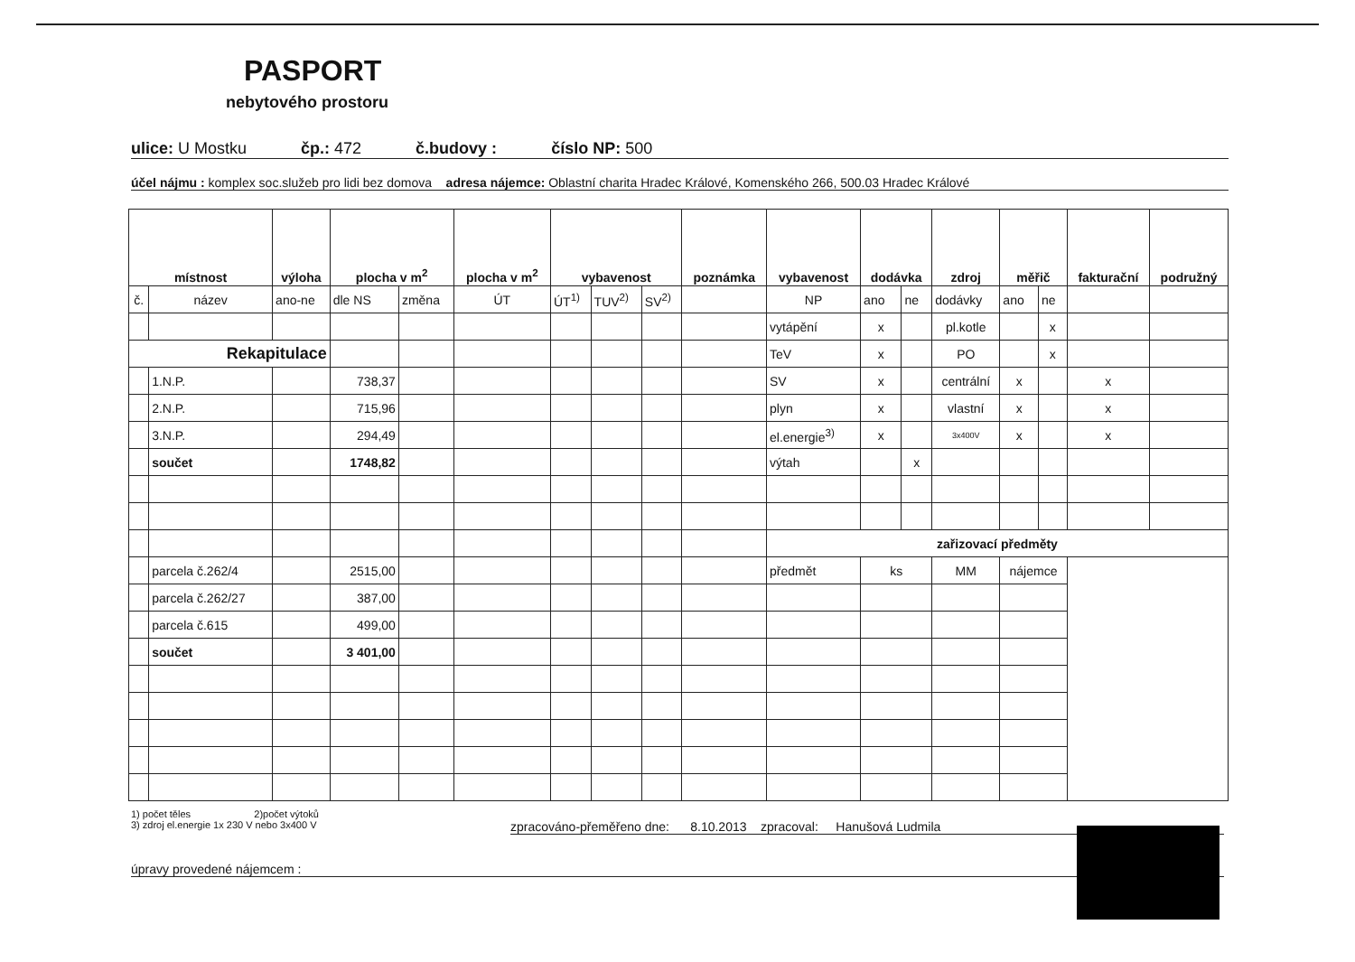PASPORT
nebytového prostoru
ulice: U Mostku čp.: 472 č.budovy : číslo NP: 500
účel nájmu : komplex soc.služeb pro lidi bez domova adresa nájemce: Oblastní charita Hradec Králové, Komenského 266, 500.03 Hradec Králové
| místnost | | výloha | plocha v m<sup>2</sup> | | plocha v m<sup>2</sup> | vybavenost | | | poznámka | vybavenost | dodávka | | zdroj | měřič | | fakturační | podružný |
| --- | --- | --- | --- | --- | --- | --- | --- | --- | --- | --- | --- | --- | --- | --- | --- | --- | --- |
| č. | název | ano-ne | dle NS | změna | ÚT | ÚT<sup>1)</sup> | TUV<sup>2)</sup> | SV<sup>2)</sup> | | NP | ano | ne | dodávky | ano | ne | | |
| | | | | | | | | | | vytápění | x | | pl.kotle | | x | | |
| Rekapitulace | | | | | | | | | | TeV | x | | PO | | x | | |
| | 1.N.P. | | 738,37 | | | | | | | SV | x | | centrální | x | | x | |
| | 2.N.P. | | 715,96 | | | | | | | plyn | x | | vlastní | x | | x | |
| | 3.N.P. | | 294,49 | | | | | | | el.energie<sup>3)</sup> | x | | 3x400V | x | | x | |
| | součet | | 1748,82 | | | | | | | výtah | | x | | | | | |
| | | | | | | | | | | zařizovací předměty | | | | | | | |
| | parcela č.262/4 | | 2515,00 | | | | | | | předmět | ks | | MM | nájemce | | | |
| | parcela č.262/27 | | 387,00 | | | | | | | | | | | | | | |
| | parcela č.615 | | 499,00 | | | | | | | | | | | | | | |
| | součet | | 3 401,00 | | | | | | | | | | | | | | |
1) počet těles 2)počet výtoků
3) zdroj el.energie 1x 230 V nebo 3x400 V zpracováno-přeměřeno dne: 8.10.2013 zpracoval: Hanušová Ludmila
úpravy provedené nájemcem :